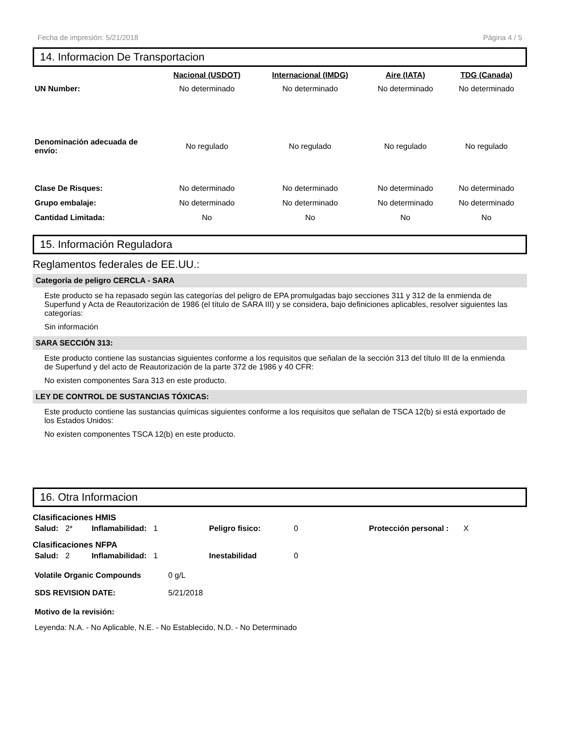Fecha de impresión: 5/21/2018 Página 4 / 5
14. Informacion De Transportacion
| | Nacional (USDOT) | Internacional (IMDG) | Aire (IATA) | TDG (Canada) |
| --- | --- | --- | --- | --- |
| UN Number: | No determinado | No determinado | No determinado | No determinado |
| Denominación adecuada de envío: | No regulado | No regulado | No regulado | No regulado |
| Clase De Risques: | No determinado | No determinado | No determinado | No determinado |
| Grupo embalaje: | No determinado | No determinado | No determinado | No determinado |
| Cantidad Limitada: | No | No | No | No |
15. Información Reguladora
Reglamentos federales de EE.UU.:
Categoría de peligro CERCLA - SARA
Este producto se ha repasado según las categorías del peligro de EPA promulgadas bajo secciones 311 y 312 de la enmienda de Superfund y Acta de Reautorización de 1986 (el título de SARA III) y se considera, bajo definiciones aplicables, resolver siguientes las categorías:
Sin información
SARA SECCIÓN 313:
Este producto contiene las sustancias siguientes conforme a los requisitos que señalan de la sección 313 del título III de la enmienda de Superfund y del acto de Reautorización de la parte 372 de 1986 y 40 CFR:
No existen componentes Sara 313 en este producto.
LEY DE CONTROL DE SUSTANCIAS TÓXICAS:
Este producto contiene las sustancias químicas siguientes conforme a los requisitos que señalan de TSCA 12(b) si está exportado de los Estados Unidos:
No existen componentes TSCA 12(b) en este producto.
16. Otra Informacion
Clasificaciones HMIS
| Salud: | 2* | Inflamabilidad: | 1 | Peligro fisico: | 0 | Protección personal : | X |
Clasificaciones NFPA
| Salud: | 2 | Inflamabilidad: | 1 | Inestabilidad | 0 |
| Volatile Organic Compounds | 0 g/L |
| SDS REVISION DATE: | 5/21/2018 |
Motivo de la revisión:
Leyenda: N.A. - No Aplicable, N.E. - No Establecido, N.D. - No Determinado